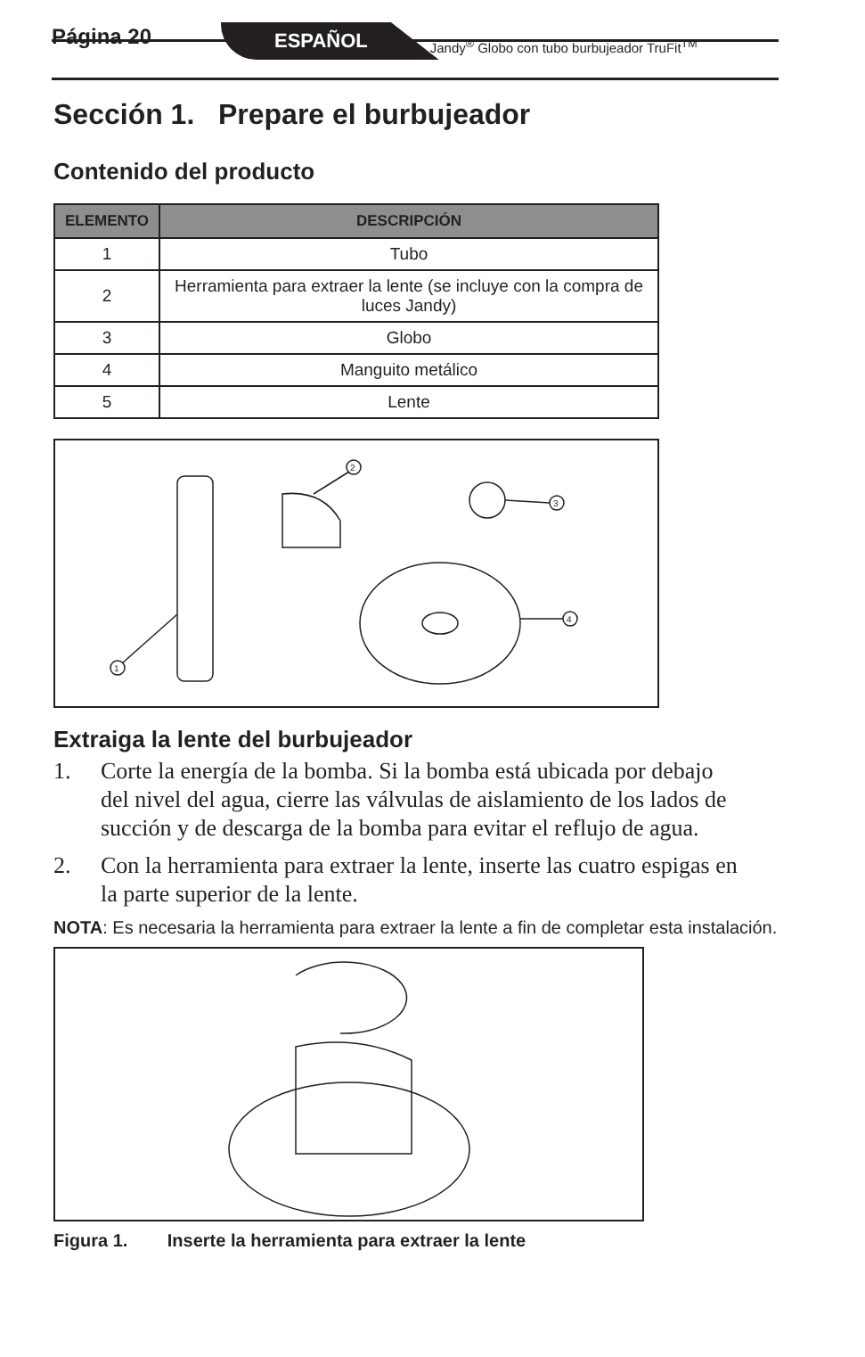Página 20 ESPAÑOL Jandy<sup>®</sup> Globo con tubo burbujeador TruFit<sup>TM</sup>
Sección 1. Prepare el burbujeador
Contenido del producto
| ELEMENTO | DESCRIPCIÓN |
| --- | --- |
| 1 | Tubo |
| 2 | Herramienta para extraer la lente (se incluye con la compra de luces Jandy) |
| 3 | Globo |
| 4 | Manguito metálico |
| 5 | Lente |
1
2
3
4
Extraiga la lente del burbujeador
1. Corte la energía de la bomba. Si la bomba está ubicada por debajo del nivel del agua, cierre las válvulas de aislamiento de los lados de succión y de descarga de la bomba para evitar el reflujo de agua.
2. Con la herramienta para extraer la lente, inserte las cuatro espigas en la parte superior de la lente.
NOTA: Es necesaria la herramienta para extraer la lente a fin de completar esta instalación.
Figura 1. Inserte la herramienta para extraer la lente